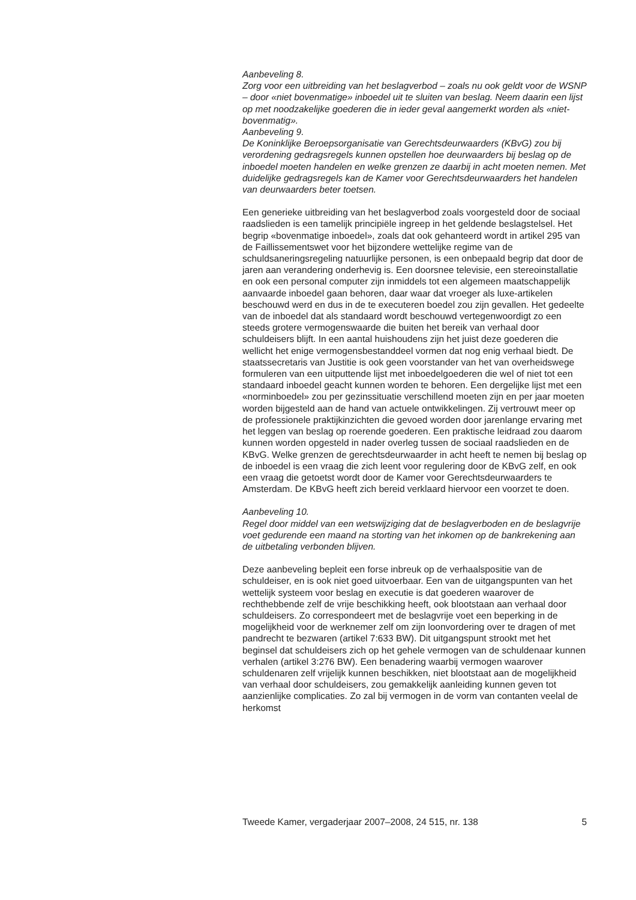Aanbeveling 8.
Zorg voor een uitbreiding van het beslagverbod – zoals nu ook geldt voor de WSNP – door «niet bovenmatige» inboedel uit te sluiten van beslag. Neem daarin een lijst op met noodzakelijke goederen die in ieder geval aangemerkt worden als «niet-bovenmatig».
Aanbeveling 9.
De Koninklijke Beroepsorganisatie van Gerechtsdeurwaarders (KBvG) zou bij verordening gedragsregels kunnen opstellen hoe deurwaarders bij beslag op de inboedel moeten handelen en welke grenzen ze daarbij in acht moeten nemen. Met duidelijke gedragsregels kan de Kamer voor Gerechtsdeurwaarders het handelen van deurwaarders beter toetsen.
Een generieke uitbreiding van het beslagverbod zoals voorgesteld door de sociaal raadslieden is een tamelijk principiële ingreep in het geldende beslagstelsel. Het begrip «bovenmatige inboedel», zoals dat ook gehanteerd wordt in artikel 295 van de Faillissementswet voor het bijzondere wettelijke regime van de schuldsaneringsregeling natuurlijke personen, is een onbepaald begrip dat door de jaren aan verandering onderhevig is. Een doorsnee televisie, een stereoinstallatie en ook een personal computer zijn inmiddels tot een algemeen maatschappelijk aanvaarde inboedel gaan behoren, daar waar dat vroeger als luxe-artikelen beschouwd werd en dus in de te executeren boedel zou zijn gevallen. Het gedeelte van de inboedel dat als standaard wordt beschouwd vertegenwoordigt zo een steeds grotere vermogenswaarde die buiten het bereik van verhaal door schuldeisers blijft. In een aantal huishoudens zijn het juist deze goederen die wellicht het enige vermogensbestanddeel vormen dat nog enig verhaal biedt. De staatssecretaris van Justitie is ook geen voorstander van het van overheidswege formuleren van een uitputtende lijst met inboedelgoederen die wel of niet tot een standaard inboedel geacht kunnen worden te behoren. Een dergelijke lijst met een «norminboedel» zou per gezinssituatie verschillend moeten zijn en per jaar moeten worden bijgesteld aan de hand van actuele ontwikkelingen. Zij vertrouwt meer op de professionele praktijkinzichten die gevoed worden door jarenlange ervaring met het leggen van beslag op roerende goederen. Een praktische leidraad zou daarom kunnen worden opgesteld in nader overleg tussen de sociaal raadslieden en de KBvG. Welke grenzen de gerechtsdeurwaarder in acht heeft te nemen bij beslag op de inboedel is een vraag die zich leent voor regulering door de KBvG zelf, en ook een vraag die getoetst wordt door de Kamer voor Gerechtsdeurwaarders te Amsterdam. De KBvG heeft zich bereid verklaard hiervoor een voorzet te doen.
Aanbeveling 10.
Regel door middel van een wetswijziging dat de beslagverboden en de beslagvrije voet gedurende een maand na storting van het inkomen op de bankrekening aan de uitbetaling verbonden blijven.
Deze aanbeveling bepleit een forse inbreuk op de verhaalspositie van de schuldeiser, en is ook niet goed uitvoerbaar. Een van de uitgangspunten van het wettelijk systeem voor beslag en executie is dat goederen waarover de rechthebbende zelf de vrije beschikking heeft, ook blootstaan aan verhaal door schuldeisers. Zo correspondeert met de beslagvrije voet een beperking in de mogelijkheid voor de werknemer zelf om zijn loonvordering over te dragen of met pandrecht te bezwaren (artikel 7:633 BW). Dit uitgangspunt strookt met het beginsel dat schuldeisers zich op het gehele vermogen van de schuldenaar kunnen verhalen (artikel 3:276 BW). Een benadering waarbij vermogen waarover schuldenaren zelf vrijelijk kunnen beschikken, niet blootstaat aan de mogelijkheid van verhaal door schuldeisers, zou gemakkelijk aanleiding kunnen geven tot aanzienlijke complicaties. Zo zal bij vermogen in de vorm van contanten veelal de herkomst
Tweede Kamer, vergaderjaar 2007–2008, 24 515, nr. 138 5